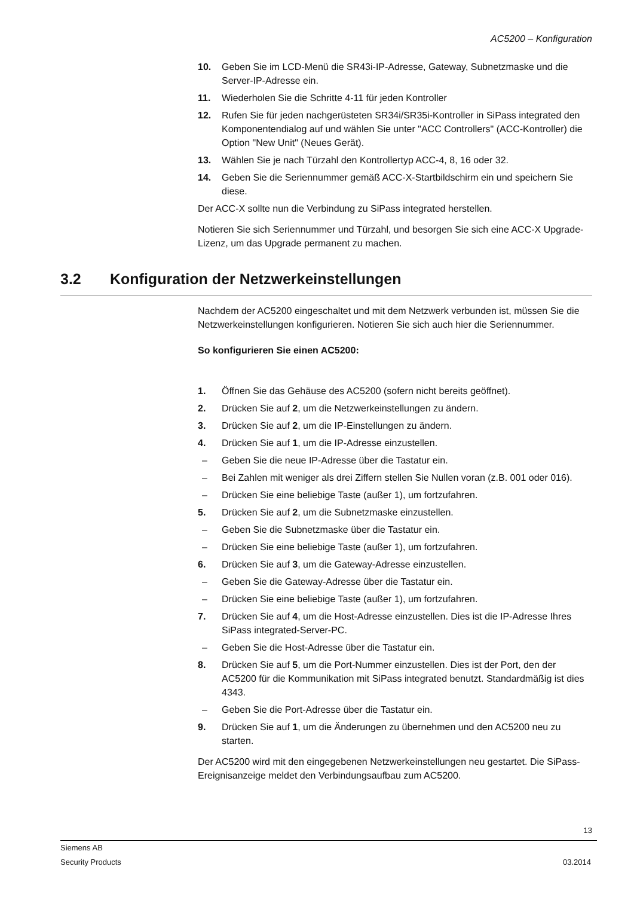AC5200 – Konfiguration
10. Geben Sie im LCD-Menü die SR43i-IP-Adresse, Gateway, Subnetzmaske und die Server-IP-Adresse ein.
11. Wiederholen Sie die Schritte 4-11 für jeden Kontroller
12. Rufen Sie für jeden nachgerüsteten SR34i/SR35i-Kontroller in SiPass integrated den Komponentendialog auf und wählen Sie unter "ACC Controllers" (ACC-Kontroller) die Option "New Unit" (Neues Gerät).
13. Wählen Sie je nach Türzahl den Kontrollertyp ACC-4, 8, 16 oder 32.
14. Geben Sie die Seriennummer gemäß ACC-X-Startbildschirm ein und speichern Sie diese.
Der ACC-X sollte nun die Verbindung zu SiPass integrated herstellen.
Notieren Sie sich Seriennummer und Türzahl, und besorgen Sie sich eine ACC-X Upgrade-Lizenz, um das Upgrade permanent zu machen.
3.2 Konfiguration der Netzwerkeinstellungen
Nachdem der AC5200 eingeschaltet und mit dem Netzwerk verbunden ist, müssen Sie die Netzwerkeinstellungen konfigurieren. Notieren Sie sich auch hier die Seriennummer.
So konfigurieren Sie einen AC5200:
1. Öffnen Sie das Gehäuse des AC5200 (sofern nicht bereits geöffnet).
2. Drücken Sie auf 2, um die Netzwerkeinstellungen zu ändern.
3. Drücken Sie auf 2, um die IP-Einstellungen zu ändern.
4. Drücken Sie auf 1, um die IP-Adresse einzustellen.
– Geben Sie die neue IP-Adresse über die Tastatur ein.
– Bei Zahlen mit weniger als drei Ziffern stellen Sie Nullen voran (z.B. 001 oder 016).
– Drücken Sie eine beliebige Taste (außer 1), um fortzufahren.
5. Drücken Sie auf 2, um die Subnetzmaske einzustellen.
– Geben Sie die Subnetzmaske über die Tastatur ein.
– Drücken Sie eine beliebige Taste (außer 1), um fortzufahren.
6. Drücken Sie auf 3, um die Gateway-Adresse einzustellen.
– Geben Sie die Gateway-Adresse über die Tastatur ein.
– Drücken Sie eine beliebige Taste (außer 1), um fortzufahren.
7. Drücken Sie auf 4, um die Host-Adresse einzustellen. Dies ist die IP-Adresse Ihres SiPass integrated-Server-PC.
– Geben Sie die Host-Adresse über die Tastatur ein.
8. Drücken Sie auf 5, um die Port-Nummer einzustellen. Dies ist der Port, den der AC5200 für die Kommunikation mit SiPass integrated benutzt. Standardmäßig ist dies 4343.
– Geben Sie die Port-Adresse über die Tastatur ein.
9. Drücken Sie auf 1, um die Änderungen zu übernehmen und den AC5200 neu zu starten.
Der AC5200 wird mit den eingegebenen Netzwerkeinstellungen neu gestartet. Die SiPass-Ereignisanzeige meldet den Verbindungsaufbau zum AC5200.
13
Siemens AB
Security Products 03.2014